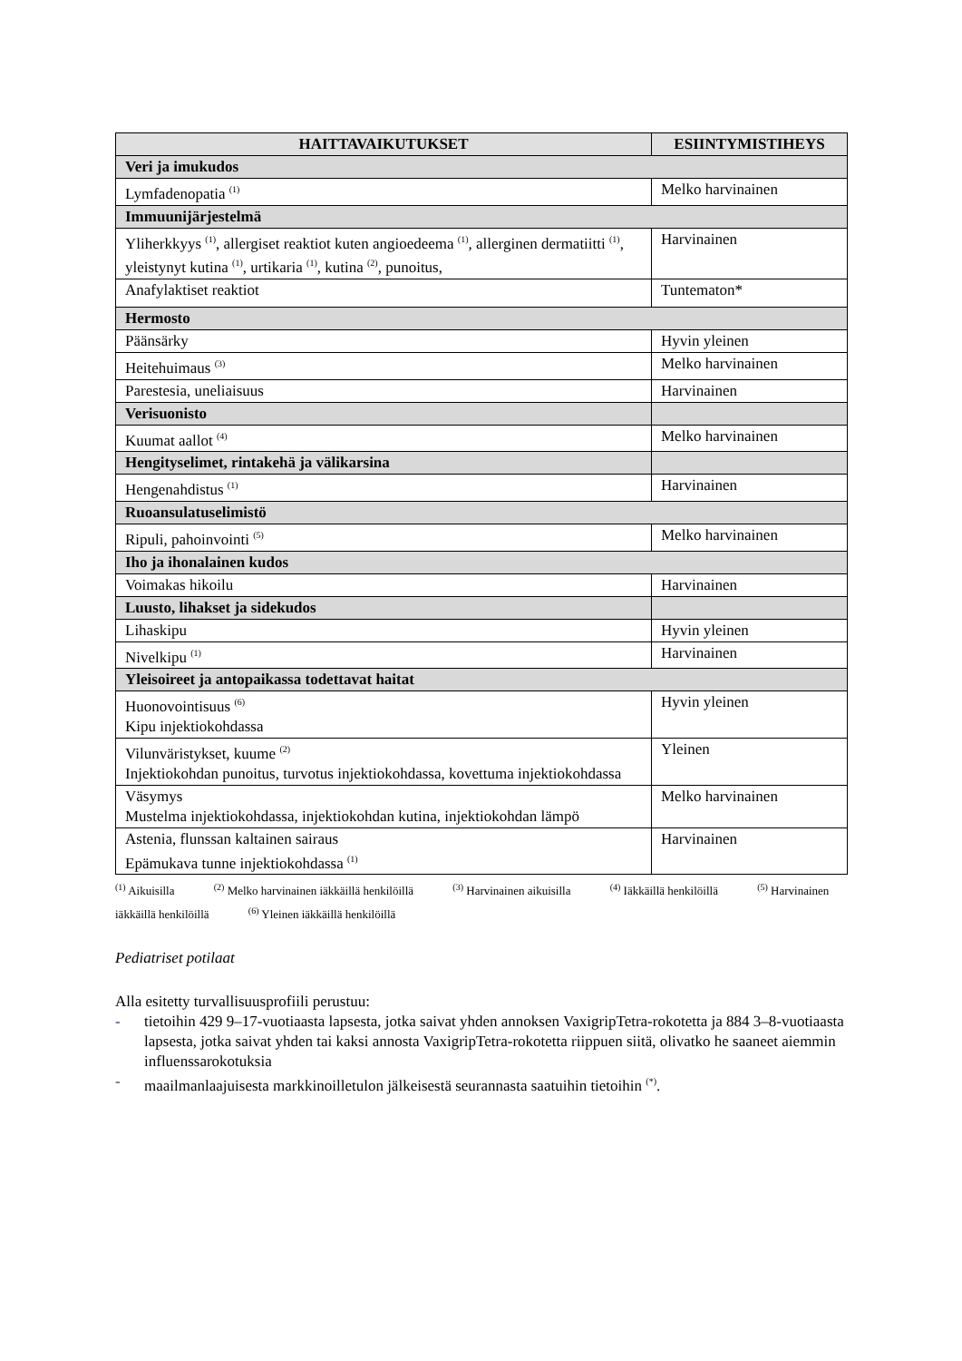| HAITTAVAIKUTUKSET | ESIINTYMISTIHEYS |
| --- | --- |
| Veri ja imukudos | |
| Lymfadenopatia <sup>(1)</sup> | Melko harvinainen |
| Immuunijärjestelmä | |
| Yliherkkyys <sup>(1)</sup>, allergiset reaktiot kuten angioedeema <sup>(1)</sup>, allerginen dermatiitti <sup>(1)</sup>, yleistynyt kutina <sup>(1)</sup>, urtikaria <sup>(1)</sup>, kutina <sup>(2)</sup>, punoitus, | Harvinainen |
| Anafylaktiset reaktiot | Tuntematon* |
| Hermosto | |
| Päänsärky | Hyvin yleinen |
| Heitehuimaus <sup>(3)</sup> | Melko harvinainen |
| Parestesia, uneliaisuus | Harvinainen |
| Verisuonisto | |
| Kuumat aallot <sup>(4)</sup> | Melko harvinainen |
| Hengityselimet, rintakehä ja välikarsina | |
| Hengenahdistus <sup>(1)</sup> | Harvinainen |
| Ruoansulatuselimistö | |
| Ripuli, pahoinvointi <sup>(5)</sup> | Melko harvinainen |
| Iho ja ihonalainen kudos | |
| Voimakas hikoilu | Harvinainen |
| Luusto, lihakset ja sidekudos | |
| Lihaskipu | Hyvin yleinen |
| Nivelkipu <sup>(1)</sup> | Harvinainen |
| Yleisoireet ja antopaikassa todettavat haitat | |
| Huonovointisuus <sup>(6)</sup> Kipu injektiokohdassa | Hyvin yleinen |
| Vilunväristykset, kuume <sup>(2)</sup> Injektiokohdan punoitus, turvotus injektiokohdassa, kovettuma injektiokohdassa | Yleinen |
| Väsymys Mustelma injektiokohdassa, injektiokohdan kutina, injektiokohdan lämpö | Melko harvinainen |
| Astenia, flunssan kaltainen sairaus Epämukava tunne injektiokohdassa <sup>(1)</sup> | Harvinainen |
<sup>(1)</sup> Aikuisilla <sup>(2)</sup> Melko harvinainen iäkkäillä henkilöillä <sup>(3)</sup> Harvinainen aikuisilla <sup>(4)</sup> Iäkkäillä henkilöillä <sup>(5)</sup> Harvinainen iäkkäillä henkilöillä <sup>(6)</sup> Yleinen iäkkäillä henkilöillä
Pediatriset potilaat
Alla esitetty turvallisuusprofiili perustuu:
- tietoihin 429 9–17-vuotiaasta lapsesta, jotka saivat yhden annoksen VaxigripTetra-rokotetta ja 884 3–8-vuotiaasta lapsesta, jotka saivat yhden tai kaksi annosta VaxigripTetra-rokotetta riippuen siitä, olivatko he saaneet aiemmin influenssarokotuksia
- maailmanlaajuisesta markkinoilletulon jälkeisestä seurannasta saatuihin tietoihin <sup>(*)</sup>.